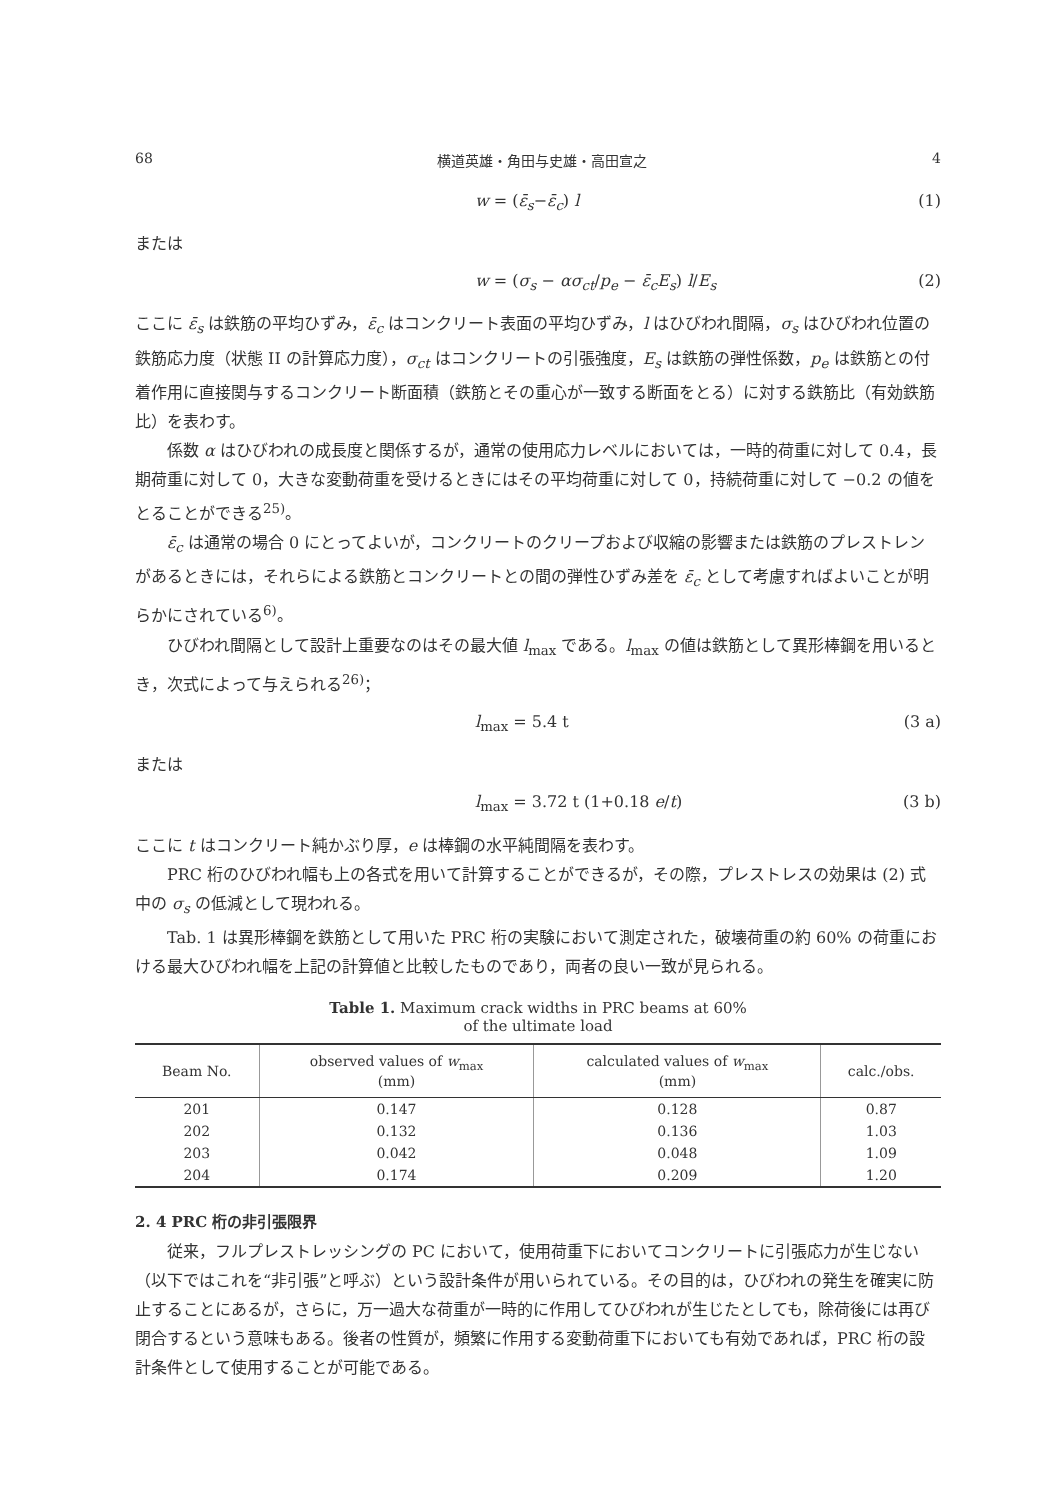68 横道英雄・角田与史雄・高田宣之 4
w = (ε̄<sub>s</sub>−ε̄<sub>c</sub>) l (1)
または
w = (σ<sub>s</sub> − ασ<sub>ct</sub>/p<sub>e</sub> − ε̄<sub>c</sub>E<sub>s</sub>) l/E<sub>s</sub> (2)
ここに ε̄<sub>s</sub> は鉄筋の平均ひずみ，ε̄<sub>c</sub> はコンクリート表面の平均ひずみ，l はひびわれ間隔，σ<sub>s</sub> はひびわれ位置の鉄筋応力度（状態 II の計算応力度），σ<sub>ct</sub> はコンクリートの引張強度，E<sub>s</sub> は鉄筋の弾性係数，p<sub>e</sub> は鉄筋との付着作用に直接関与するコンクリート断面積（鉄筋とその重心が一致する断面をとる）に対する鉄筋比（有効鉄筋比）を表わす。
係数 α はひびわれの成長度と関係するが，通常の使用応力レベルにおいては，一時的荷重に対して 0.4，長期荷重に対して 0，大きな変動荷重を受けるときにはその平均荷重に対して 0，持続荷重に対して −0.2 の値をとることができる<sup>25)</sup>。
ε̄<sub>c</sub> は通常の場合 0 にとってよいが，コンクリートのクリープおよび収縮の影響または鉄筋のプレストレンがあるときには，それらによる鉄筋とコンクリートとの間の弾性ひずみ差を ε̄<sub>c</sub> として考慮すればよいことが明らかにされている<sup>6)</sup>。
ひびわれ間隔として設計上重要なのはその最大値 l<sub>max</sub> である。l<sub>max</sub> の値は鉄筋として異形棒鋼を用いるとき，次式によって与えられる<sup>26)</sup>；
l<sub>max</sub> = 5.4 t (3 a)
または
l<sub>max</sub> = 3.72 t (1+0.18 e/t) (3 b)
ここに t はコンクリート純かぶり厚，e は棒鋼の水平純間隔を表わす。
PRC 桁のひびわれ幅も上の各式を用いて計算することができるが，その際，プレストレスの効果は (2) 式中の σ<sub>s</sub> の低減として現われる。
Tab. 1 は異形棒鋼を鉄筋として用いた PRC 桁の実験において測定された，破壊荷重の約 60% の荷重における最大ひびわれ幅を上記の計算値と比較したものであり，両者の良い一致が見られる。
Table 1. Maximum crack widths in PRC beams at 60%
of the ultimate load
| Beam No. | observed values of w<sub>max</sub> (mm) | calculated values of w<sub>max</sub> (mm) | calc./obs. |
| --- | --- | --- | --- |
| 201 | 0.147 | 0.128 | 0.87 |
| 202 | 0.132 | 0.136 | 1.03 |
| 203 | 0.042 | 0.048 | 1.09 |
| 204 | 0.174 | 0.209 | 1.20 |
2. 4 PRC 桁の非引張限界
従来，フルプレストレッシングの PC において，使用荷重下においてコンクリートに引張応力が生じない（以下ではこれを“非引張”と呼ぶ）という設計条件が用いられている。その目的は，ひびわれの発生を確実に防止することにあるが，さらに，万一過大な荷重が一時的に作用してひびわれが生じたとしても，除荷後には再び閉合するという意味もある。後者の性質が，頻繁に作用する変動荷重下においても有効であれば，PRC 桁の設計条件として使用することが可能である。